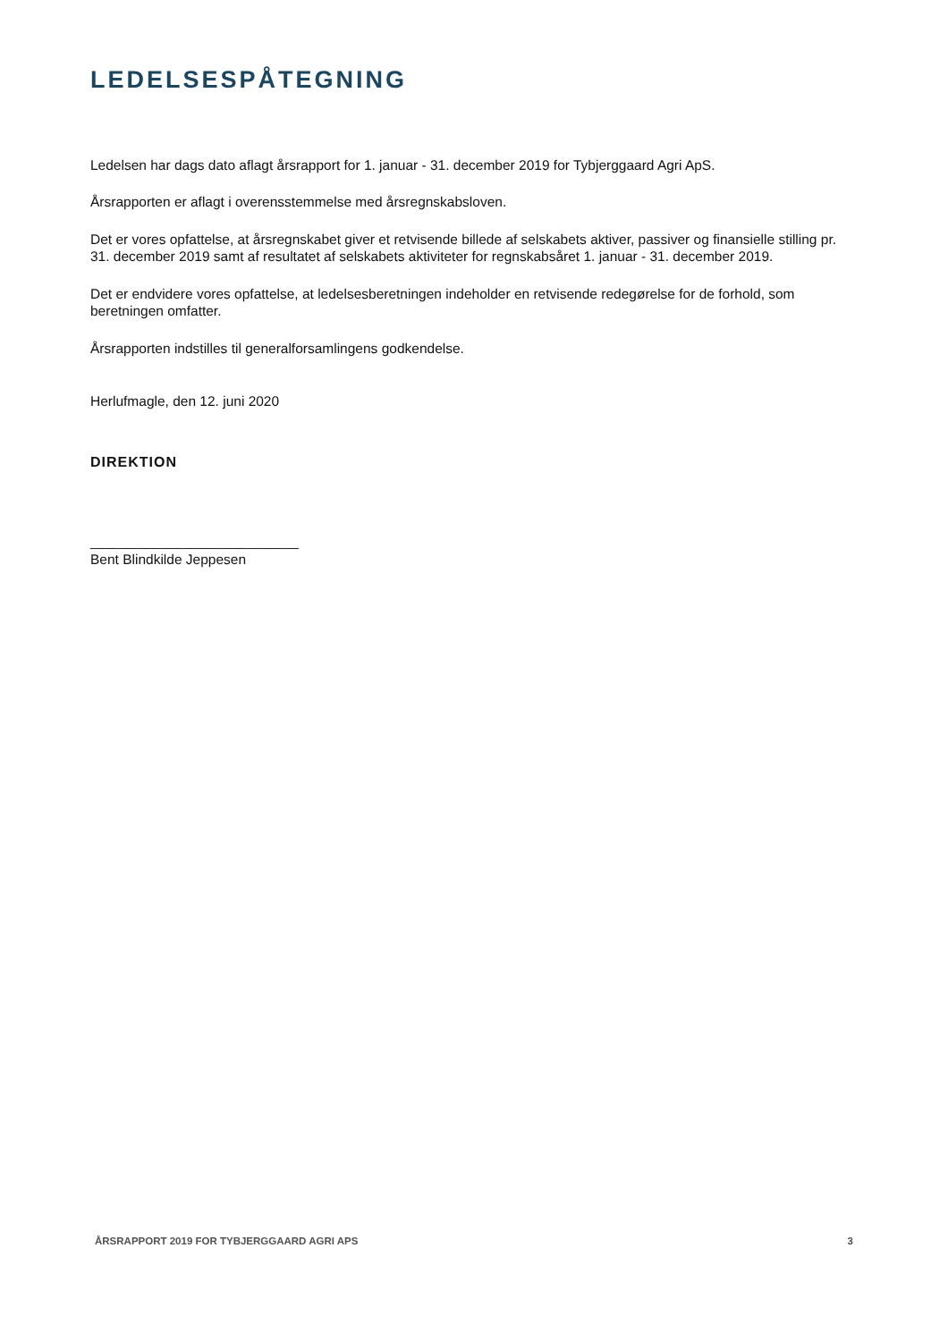LEDELSESPÅTEGNING
Ledelsen har dags dato aflagt årsrapport for 1. januar - 31. december 2019 for Tybjerggaard Agri ApS.
Årsrapporten er aflagt i overensstemmelse med årsregnskabsloven.
Det er vores opfattelse, at årsregnskabet giver et retvisende billede af selskabets aktiver, passiver og finansielle stilling pr. 31. december 2019 samt af resultatet af selskabets aktiviteter for regnskabsåret 1. januar - 31. december 2019.
Det er endvidere vores opfattelse, at ledelsesberetningen indeholder en retvisende redegørelse for de forhold, som beretningen omfatter.
Årsrapporten indstilles til generalforsamlingens godkendelse.
Herlufmagle, den 12. juni 2020
DIREKTION
___________________________
Bent Blindkilde Jeppesen
ÅRSRAPPORT 2019 FOR TYBJERGGAARD AGRI APS 3